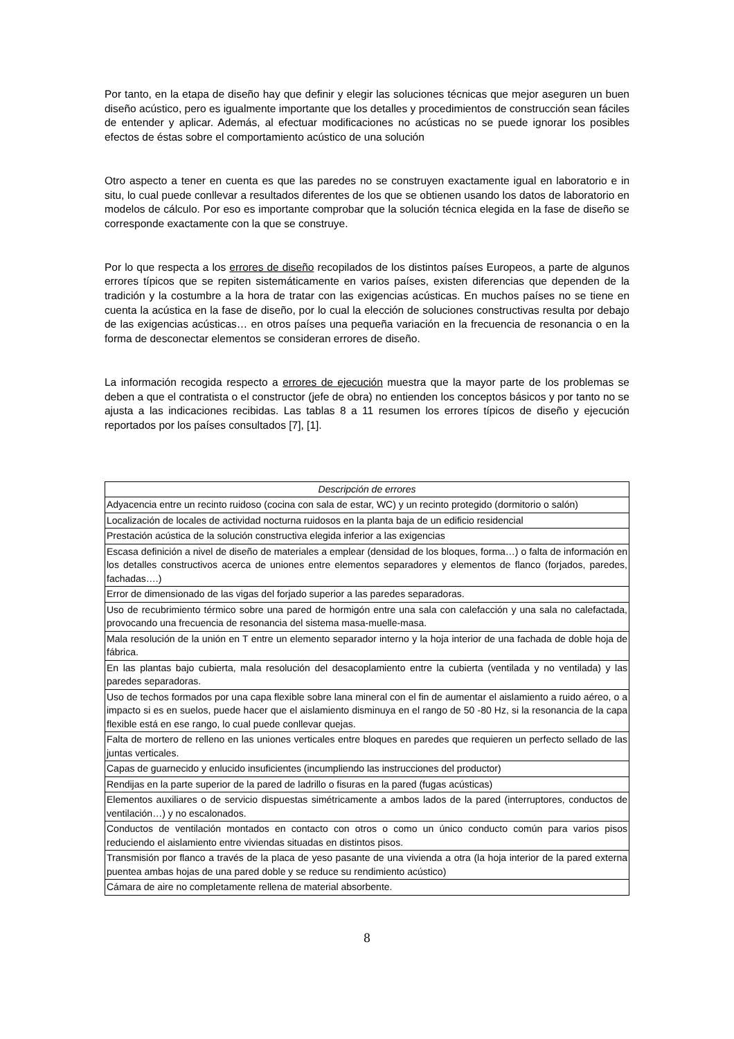Por tanto, en la etapa de diseño hay que definir y elegir las soluciones técnicas que mejor aseguren un buen diseño acústico, pero es igualmente importante que los detalles y procedimientos de construcción sean fáciles de entender y aplicar. Además, al efectuar modificaciones no acústicas no se puede ignorar los posibles efectos de éstas sobre el comportamiento acústico de una solución
Otro aspecto a tener en cuenta es que las paredes no se construyen exactamente igual en laboratorio e in situ, lo cual puede conllevar a resultados diferentes de los que se obtienen usando los datos de laboratorio en modelos de cálculo. Por eso es importante comprobar que la solución técnica elegida en la fase de diseño se corresponde exactamente con la que se construye.
Por lo que respecta a los errores de diseño recopilados de los distintos países Europeos, a parte de algunos errores típicos que se repiten sistemáticamente en varios países, existen diferencias que dependen de la tradición y la costumbre a la hora de tratar con las exigencias acústicas. En muchos países no se tiene en cuenta la acústica en la fase de diseño, por lo cual la elección de soluciones constructivas resulta por debajo de las exigencias acústicas… en otros países una pequeña variación en la frecuencia de resonancia o en la forma de desconectar elementos se consideran errores de diseño.
La información recogida respecto a errores de ejecución muestra que la mayor parte de los problemas se deben a que el contratista o el constructor (jefe de obra) no entienden los conceptos básicos y por tanto no se ajusta a las indicaciones recibidas. Las tablas 8 a 11 resumen los errores típicos de diseño y ejecución reportados por los países consultados [7], [1].
| Descripción de errores |
| --- |
| Adyacencia entre un recinto ruidoso (cocina con sala de estar, WC) y un recinto protegido (dormitorio o salón) |
| Localización de locales de actividad nocturna ruidosos en la planta baja de un edificio residencial |
| Prestación acústica de la solución constructiva elegida inferior a las exigencias |
| Escasa definición a nivel de diseño de materiales a emplear (densidad de los bloques, forma…) o falta de información en los detalles constructivos acerca de uniones entre elementos separadores y elementos de flanco (forjados, paredes, fachadas….) |
| Error de dimensionado de las vigas del forjado superior a las paredes separadoras. |
| Uso de recubrimiento térmico sobre una pared de hormigón entre una sala con calefacción y una sala no calefactada, provocando una frecuencia de resonancia del sistema masa-muelle-masa. |
| Mala resolución de la unión en T entre un elemento separador interno y la hoja interior de una fachada de doble hoja de fábrica. |
| En las plantas bajo cubierta, mala resolución del desacoplamiento entre la cubierta (ventilada y no ventilada) y las paredes separadoras. |
| Uso de techos formados por una capa flexible sobre lana mineral con el fin de aumentar el aislamiento a ruido aéreo, o a impacto si es en suelos, puede hacer que el aislamiento disminuya en el rango de 50 -80 Hz, si la resonancia de la capa flexible está en ese rango, lo cual puede conllevar quejas. |
| Falta de mortero de relleno en las uniones verticales entre bloques en paredes que requieren un perfecto sellado de las juntas verticales. |
| Capas de guarnecido y enlucido insuficientes (incumpliendo las instrucciones del productor) |
| Rendijas en la parte superior de la pared de ladrillo o fisuras en la pared (fugas acústicas) |
| Elementos auxiliares o de servicio dispuestas simétricamente a ambos lados de la pared (interruptores, conductos de ventilación…) y no escalonados. |
| Conductos de ventilación montados en contacto con otros o como un único conducto común para varios pisos reduciendo el aislamiento entre viviendas situadas en distintos pisos. |
| Transmisión por flanco a través de la placa de yeso pasante de una vivienda a otra (la hoja interior de la pared externa puentea ambas hojas de una pared doble y se reduce su rendimiento acústico) |
| Cámara de aire no completamente rellena de material absorbente. |
8